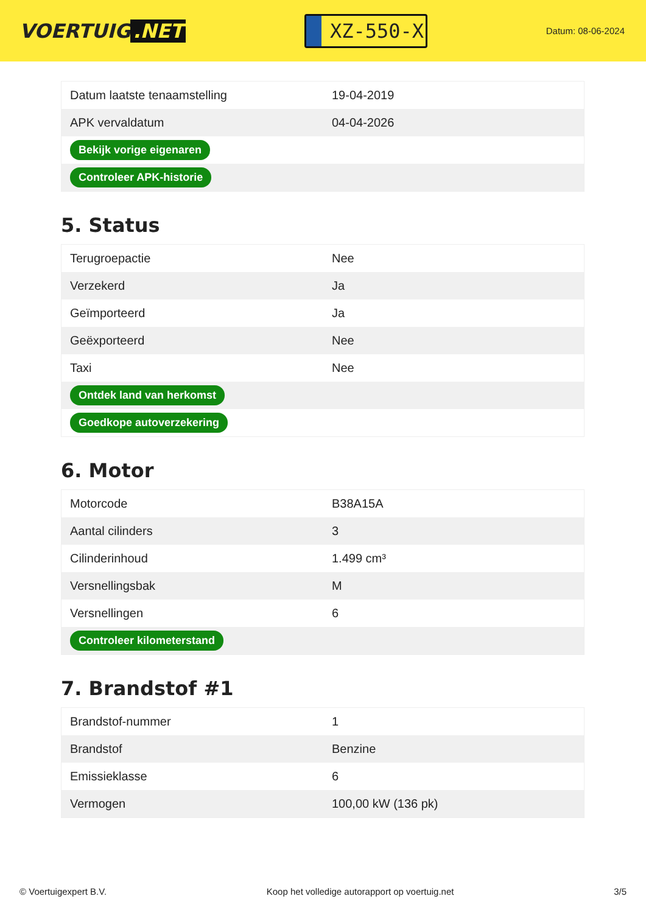VOERTUIG.NET
XZ-550-X
Datum: 08-06-2024
| Datum laatste tenaamstelling | 19-04-2019 |
| APK vervaldatum | 04-04-2026 |
| Bekijk vorige eigenaren | |
| Controleer APK-historie | |
5. Status
| Terugroepactie | Nee |
| Verzekerd | Ja |
| Geïmporteerd | Ja |
| Geëxporteerd | Nee |
| Taxi | Nee |
| Ontdek land van herkomst | |
| Goedkope autoverzekering | |
6. Motor
| Motorcode | B38A15A |
| Aantal cilinders | 3 |
| Cilinderinhoud | 1.499 cm³ |
| Versnellingsbak | M |
| Versnellingen | 6 |
| Controleer kilometerstand | |
7. Brandstof #1
| Brandstof-nummer | 1 |
| Brandstof | Benzine |
| Emissieklasse | 6 |
| Vermogen | 100,00 kW (136 pk) |
© Voertuigexpert B.V. Koop het volledige autorapport op voertuig.net 3/5